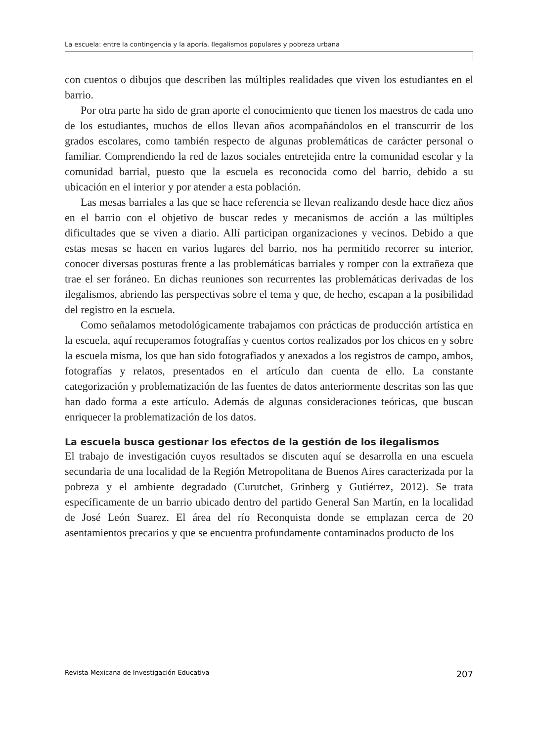La escuela: entre la contingencia y la aporía. Ilegalismos populares y pobreza urbana
con cuentos o dibujos que describen las múltiples realidades que viven los estudiantes en el barrio.
Por otra parte ha sido de gran aporte el conocimiento que tienen los maestros de cada uno de los estudiantes, muchos de ellos llevan años acompañándolos en el transcurrir de los grados escolares, como también respecto de algunas problemáticas de carácter personal o familiar. Comprendiendo la red de lazos sociales entretejida entre la comunidad escolar y la comunidad barrial, puesto que la escuela es reconocida como del barrio, debido a su ubicación en el interior y por atender a esta población.
Las mesas barriales a las que se hace referencia se llevan realizando desde hace diez años en el barrio con el objetivo de buscar redes y mecanismos de acción a las múltiples dificultades que se viven a diario. Allí participan organizaciones y vecinos. Debido a que estas mesas se hacen en varios lugares del barrio, nos ha permitido recorrer su interior, conocer diversas posturas frente a las problemáticas barriales y romper con la extrañeza que trae el ser foráneo. En dichas reuniones son recurrentes las problemáticas derivadas de los ilegalismos, abriendo las perspectivas sobre el tema y que, de hecho, escapan a la posibilidad del registro en la escuela.
Como señalamos metodológicamente trabajamos con prácticas de producción artística en la escuela, aquí recuperamos fotografías y cuentos cortos realizados por los chicos en y sobre la escuela misma, los que han sido fotografiados y anexados a los registros de campo, ambos, fotografías y relatos, presentados en el artículo dan cuenta de ello. La constante categorización y problematización de las fuentes de datos anteriormente descritas son las que han dado forma a este artículo. Además de algunas consideraciones teóricas, que buscan enriquecer la problematización de los datos.
La escuela busca gestionar los efectos de la gestión de los ilegalismos
El trabajo de investigación cuyos resultados se discuten aquí se desarrolla en una escuela secundaria de una localidad de la Región Metropolitana de Buenos Aires caracterizada por la pobreza y el ambiente degradado (Curutchet, Grinberg y Gutiérrez, 2012). Se trata específicamente de un barrio ubicado dentro del partido General San Martín, en la localidad de José León Suarez. El área del río Reconquista donde se emplazan cerca de 20 asentamientos precarios y que se encuentra profundamente contaminados producto de los
Revista Mexicana de Investigación Educativa 207